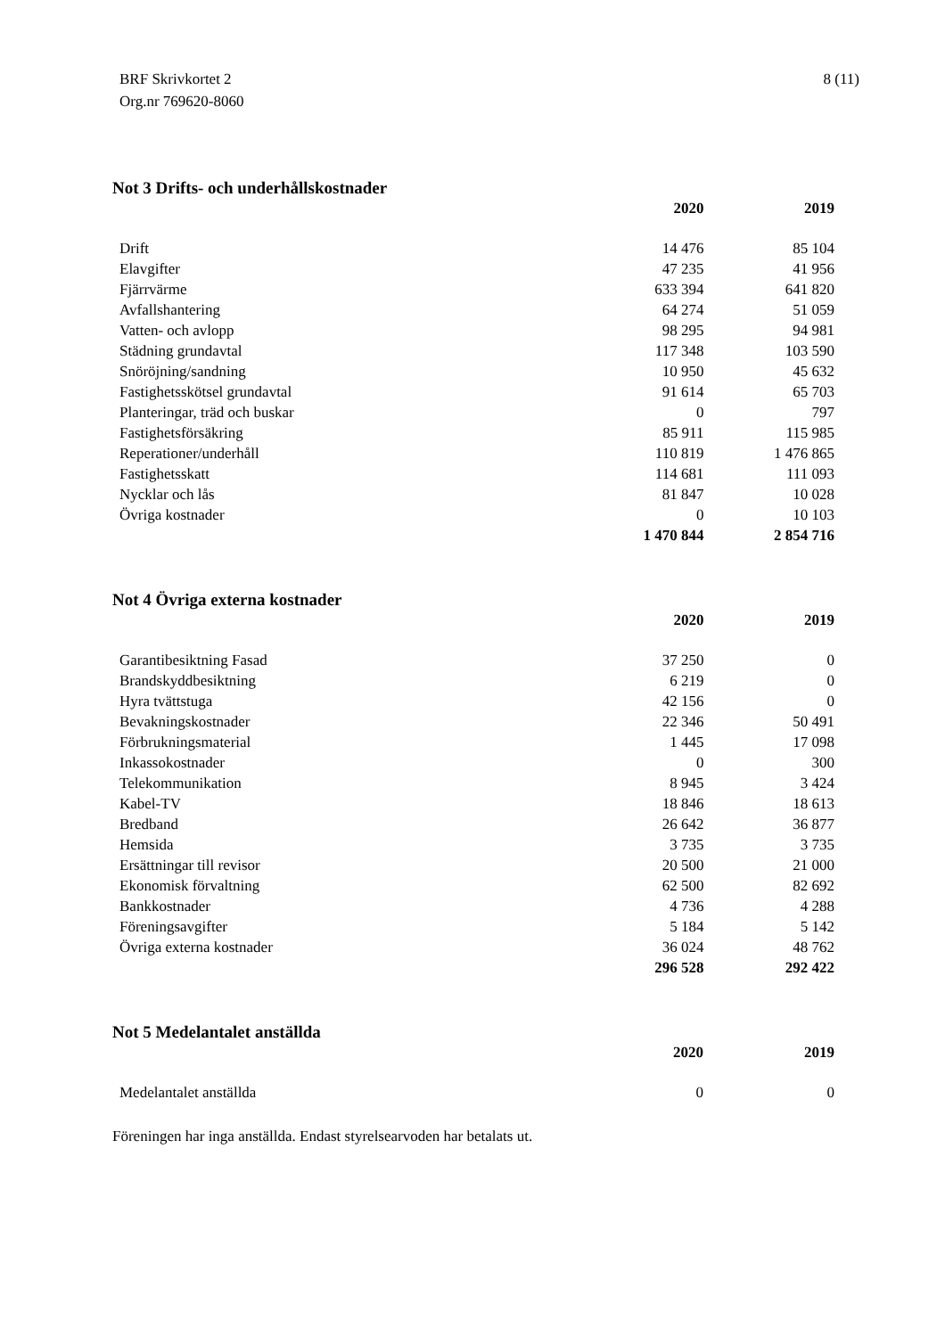BRF Skrivkortet 2
Org.nr 769620-8060
8 (11)
Not 3 Drifts- och underhållskostnader
| | 2020 | | 2019 |
| --- | --- | --- | --- |
| Drift | 14 476 | | 85 104 |
| Elavgifter | 47 235 | | 41 956 |
| Fjärrvärme | 633 394 | | 641 820 |
| Avfallshantering | 64 274 | | 51 059 |
| Vatten- och avlopp | 98 295 | | 94 981 |
| Städning grundavtal | 117 348 | | 103 590 |
| Snöröjning/sandning | 10 950 | | 45 632 |
| Fastighetsskötsel grundavtal | 91 614 | | 65 703 |
| Planteringar, träd och buskar | 0 | | 797 |
| Fastighetsförsäkring | 85 911 | | 115 985 |
| Reperationer/underhåll | 110 819 | | 1 476 865 |
| Fastighetsskatt | 114 681 | | 111 093 |
| Nycklar och lås | 81 847 | | 10 028 |
| Övriga kostnader | 0 | | 10 103 |
| | 1 470 844 | | 2 854 716 |
Not 4 Övriga externa kostnader
| | 2020 | | 2019 |
| --- | --- | --- | --- |
| Garantibesiktning Fasad | 37 250 | | 0 |
| Brandskyddbesiktning | 6 219 | | 0 |
| Hyra tvättstuga | 42 156 | | 0 |
| Bevakningskostnader | 22 346 | | 50 491 |
| Förbrukningsmaterial | 1 445 | | 17 098 |
| Inkassokostnader | 0 | | 300 |
| Telekommunikation | 8 945 | | 3 424 |
| Kabel-TV | 18 846 | | 18 613 |
| Bredband | 26 642 | | 36 877 |
| Hemsida | 3 735 | | 3 735 |
| Ersättningar till revisor | 20 500 | | 21 000 |
| Ekonomisk förvaltning | 62 500 | | 82 692 |
| Bankkostnader | 4 736 | | 4 288 |
| Föreningsavgifter | 5 184 | | 5 142 |
| Övriga externa kostnader | 36 024 | | 48 762 |
| | 296 528 | | 292 422 |
Not 5 Medelantalet anställda
| | 2020 | | 2019 |
| --- | --- | --- | --- |
| Medelantalet anställda | 0 | | 0 |
Föreningen har inga anställda. Endast styrelsearvoden har betalats ut.